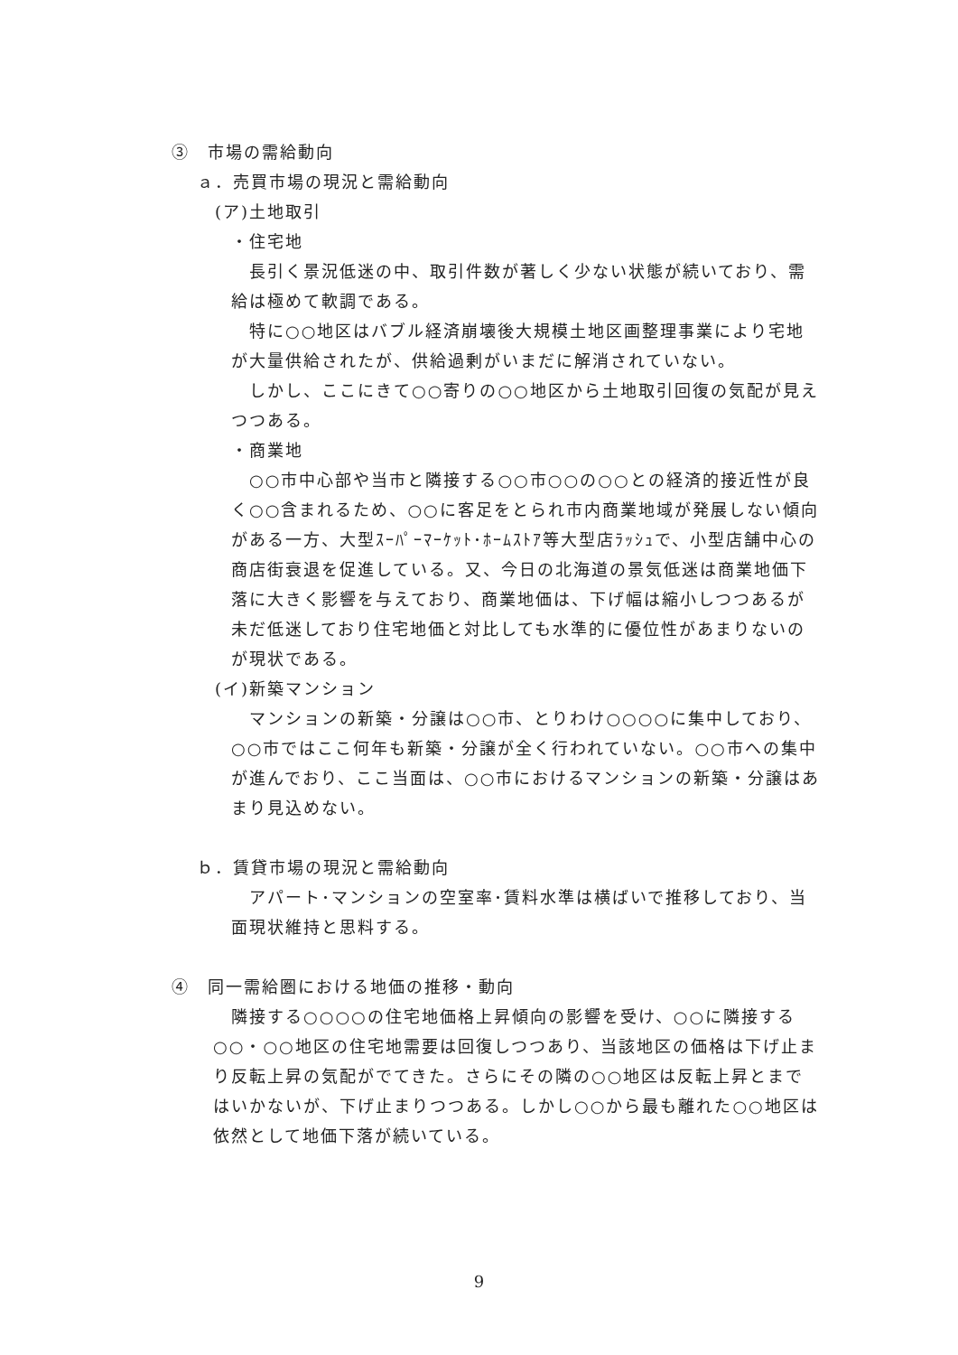③　市場の需給動向
ａ．売買市場の現況と需給動向
(ア)土地取引
・住宅地
長引く景況低迷の中、取引件数が著しく少ない状態が続いており、需給は極めて軟調である。
特に○○地区はバブル経済崩壊後大規模土地区画整理事業により宅地が大量供給されたが、供給過剰がいまだに解消されていない。
しかし、ここにきて○○寄りの○○地区から土地取引回復の気配が見えつつある。
・商業地
○○市中心部や当市と隣接する○○市○○の○○との経済的接近性が良く○○含まれるため、○○に客足をとられ市内商業地域が発展しない傾向がある一方、大型ｽｰﾊﾟｰﾏｰｹｯﾄ･ﾎｰﾑｽﾄｱ等大型店ﾗｯｼｭで、小型店舗中心の商店街衰退を促進している。又、今日の北海道の景気低迷は商業地価下落に大きく影響を与えており、商業地価は、下げ幅は縮小しつつあるが未だ低迷しており住宅地価と対比しても水準的に優位性があまりないのが現状である。
(イ)新築マンション
マンションの新築・分譲は○○市、とりわけ○○○○に集中しており、○○市ではここ何年も新築・分譲が全く行われていない。○○市への集中が進んでおり、ここ当面は、○○市におけるマンションの新築・分譲はあまり見込めない。
ｂ．賃貸市場の現況と需給動向
アパート･マンションの空室率･賃料水準は横ばいで推移しており、当面現状維持と思料する。
④　同一需給圏における地価の推移・動向
隣接する○○○○の住宅地価格上昇傾向の影響を受け、○○に隣接する○○・○○地区の住宅地需要は回復しつつあり、当該地区の価格は下げ止まり反転上昇の気配がでてきた。さらにその隣の○○地区は反転上昇とまではいかないが、下げ止まりつつある。しかし○○から最も離れた○○地区は依然として地価下落が続いている。
9